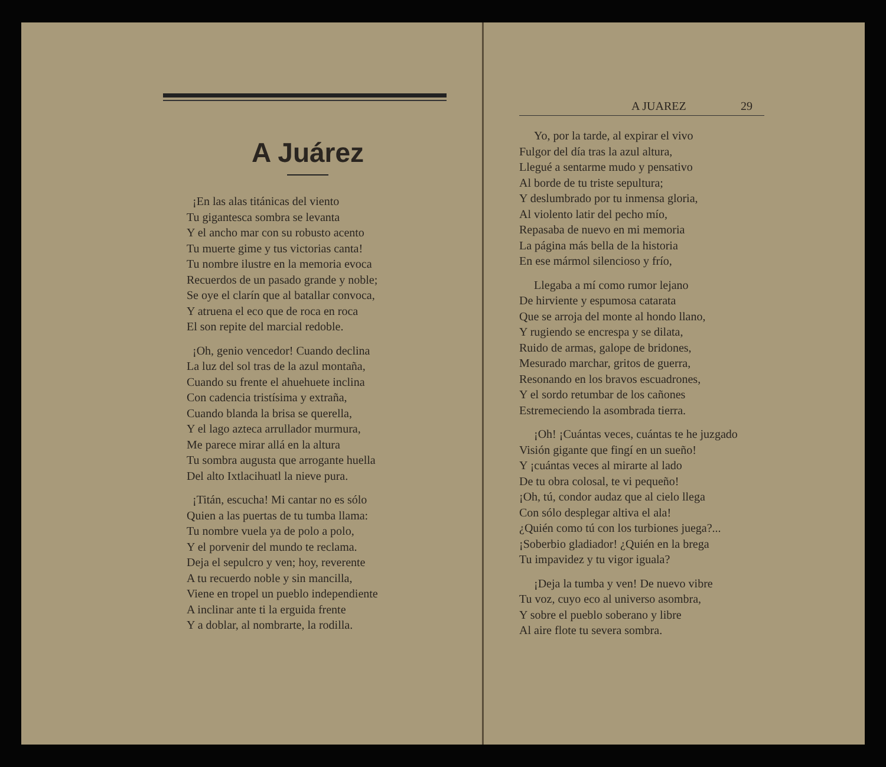A Juárez
¡En las alas titánicas del viento
Tu gigantesca sombra se levanta
Y el ancho mar con su robusto acento
Tu muerte gime y tus victorias canta!
Tu nombre ilustre en la memoria evoca
Recuerdos de un pasado grande y noble;
Se oye el clarín que al batallar convoca,
Y atruena el eco que de roca en roca
El son repite del marcial redoble.
¡Oh, genio vencedor! Cuando declina
La luz del sol tras de la azul montaña,
Cuando su frente el ahuehuete inclina
Con cadencia tristísima y extraña,
Cuando blanda la brisa se querella,
Y el lago azteca arrullador murmura,
Me parece mirar allá en la altura
Tu sombra augusta que arrogante huella
Del alto Ixtlacihuatl la nieve pura.
¡Titán, escucha! Mi cantar no es sólo
Quien a las puertas de tu tumba llama:
Tu nombre vuela ya de polo a polo,
Y el porvenir del mundo te reclama.
Deja el sepulcro y ven; hoy, reverente
A tu recuerdo noble y sin mancilla,
Viene en tropel un pueblo independiente
A inclinar ante ti la erguida frente
Y a doblar, al nombrarte, la rodilla.
A JUAREZ 29
Yo, por la tarde, al expirar el vivo
Fulgor del día tras la azul altura,
Llegué a sentarme mudo y pensativo
Al borde de tu triste sepultura;
Y deslumbrado por tu inmensa gloria,
Al violento latir del pecho mío,
Repasaba de nuevo en mi memoria
La página más bella de la historia
En ese mármol silencioso y frío,
Llegaba a mí como rumor lejano
De hirviente y espumosa catarata
Que se arroja del monte al hondo llano,
Y rugiendo se encrespa y se dilata,
Ruido de armas, galope de bridones,
Mesurado marchar, gritos de guerra,
Resonando en los bravos escuadrones,
Y el sordo retumbar de los cañones
Estremeciendo la asombrada tierra.
¡Oh! ¡Cuántas veces, cuántas te he juzgado
Visión gigante que fingí en un sueño!
Y ¡cuántas veces al mirarte al lado
De tu obra colosal, te vi pequeño!
¡Oh, tú, condor audaz que al cielo llega
Con sólo desplegar altiva el ala!
¿Quién como tú con los turbiones juega?...
¡Soberbio gladiador! ¿Quién en la brega
Tu impavidez y tu vigor iguala?
¡Deja la tumba y ven! De nuevo vibre
Tu voz, cuyo eco al universo asombra,
Y sobre el pueblo soberano y libre
Al aire flote tu severa sombra.